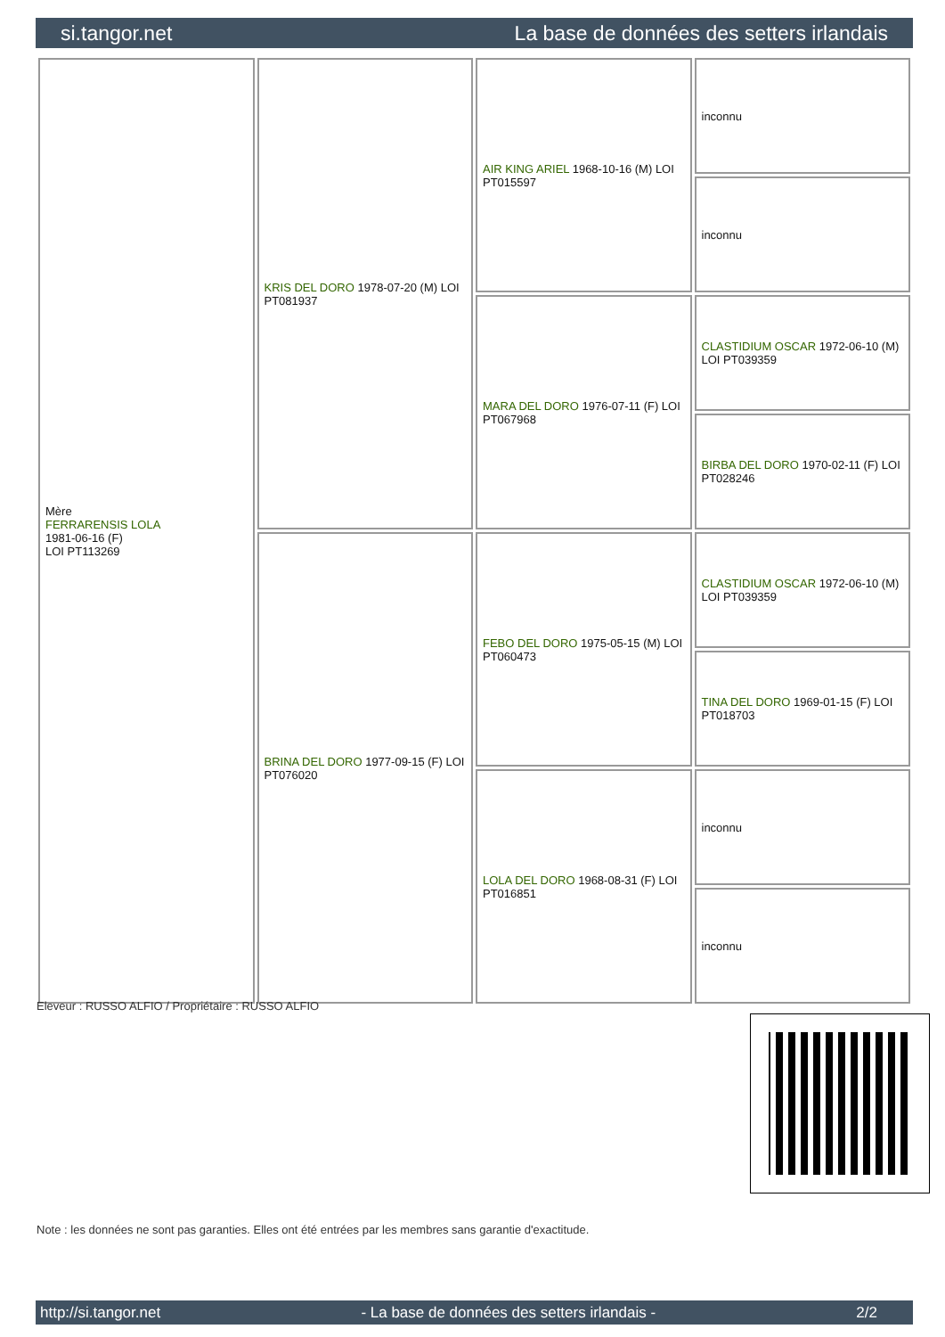si.tangor.net La base de données des setters irlandais
| Mère FERRARENSIS LOLA 1981-06-16 (F) LOI PT113269 | KRIS DEL DORO 1978-07-20 (M) LOI PT081937 | AIR KING ARIEL 1968-10-16 (M) LOI PT015597 | inconnu |
| | | | inconnu |
| | | MARA DEL DORO 1976-07-11 (F) LOI PT067968 | CLASTIDIUM OSCAR 1972-06-10 (M) LOI PT039359 |
| | | | BIRBA DEL DORO 1970-02-11 (F) LOI PT028246 |
| | BRINA DEL DORO 1977-09-15 (F) LOI PT076020 | FEBO DEL DORO 1975-05-15 (M) LOI PT060473 | CLASTIDIUM OSCAR 1972-06-10 (M) LOI PT039359 |
| | | | TINA DEL DORO 1969-01-15 (F) LOI PT018703 |
| | | LOLA DEL DORO 1968-08-31 (F) LOI PT016851 | inconnu |
| | | | inconnu |
Eleveur : RUSSO ALFIO / Propriétaire : RUSSO ALFIO
Note : les données ne sont pas garanties. Elles ont été entrées par les membres sans garantie d'exactitude.
http://si.tangor.net - La base de données des setters irlandais - 2/2